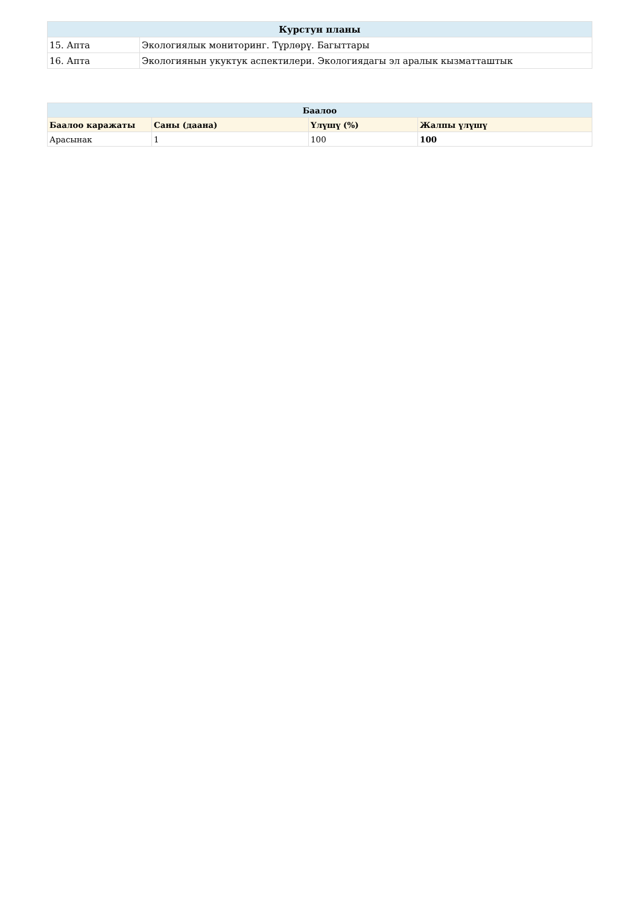| Курстун планы | |
| --- | --- |
| 15. Апта | Экологиялык мониторинг. Түрлөрү. Багыттары |
| 16. Апта | Экологиянын укуктук аспектилери. Экологиядагы эл аралык кызматташтык |
| Баалоо | | | |
| --- | --- | --- | --- |
| Баалоо каражаты | Саны (даана) | Үлүшү (%) | Жалпы үлүшү |
| Арасынак | 1 | 100 | 100 |